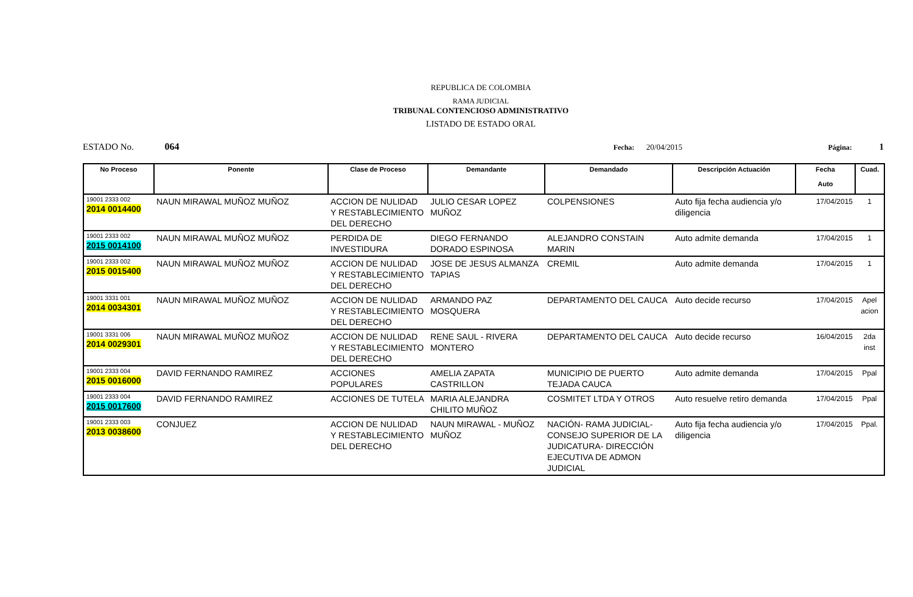REPUBLICA DE COLOMBIA
RAMA JUDICIAL
TRIBUNAL CONTENCIOSO ADMINISTRATIVO
LISTADO DE ESTADO ORAL
ESTADO No. 064 Fecha: 20/04/2015 Página: 1
| No Proceso | Ponente | Clase de Proceso | Demandante | Demandado | Descripción Actuación | Fecha Auto | Cuad. |
| --- | --- | --- | --- | --- | --- | --- | --- |
| 19001 2333 002 2014 0014400 | NAUN MIRAWAL MUÑOZ MUÑOZ | ACCION DE NULIDAD Y RESTABLECIMIENTO DEL DERECHO | JULIO CESAR LOPEZ MUÑOZ | COLPENSIONES | Auto fija fecha audiencia y/o diligencia | 17/04/2015 | 1 |
| 19001 2333 002 2015 0014100 | NAUN MIRAWAL MUÑOZ MUÑOZ | PERDIDA DE INVESTIDURA | DIEGO FERNANDO DORADO ESPINOSA | ALEJANDRO CONSTAIN MARIN | Auto admite demanda | 17/04/2015 | 1 |
| 19001 2333 002 2015 0015400 | NAUN MIRAWAL MUÑOZ MUÑOZ | ACCION DE NULIDAD Y RESTABLECIMIENTO DEL DERECHO | JOSE DE JESUS ALMANZA TAPIAS | CREMIL | Auto admite demanda | 17/04/2015 | 1 |
| 19001 3331 001 2014 0034301 | NAUN MIRAWAL MUÑOZ MUÑOZ | ACCION DE NULIDAD Y RESTABLECIMIENTO DEL DERECHO | ARMANDO PAZ MOSQUERA | DEPARTAMENTO DEL CAUCA | Auto decide recurso | 17/04/2015 | Apel acion |
| 19001 3331 006 2014 0029301 | NAUN MIRAWAL MUÑOZ MUÑOZ | ACCION DE NULIDAD Y RESTABLECIMIENTO DEL DERECHO | RENE SAUL - RIVERA MONTERO | DEPARTAMENTO DEL CAUCA | Auto decide recurso | 16/04/2015 | 2da inst |
| 19001 2333 004 2015 0016000 | DAVID FERNANDO RAMIREZ | ACCIONES POPULARES | AMELIA ZAPATA CASTRILLON | MUNICIPIO DE PUERTO TEJADA CAUCA | Auto admite demanda | 17/04/2015 | Ppal |
| 19001 2333 004 2015 0017600 | DAVID FERNANDO RAMIREZ | ACCIONES DE TUTELA | MARIA ALEJANDRA CHILITO MUÑOZ | COSMITET LTDA Y OTROS | Auto resuelve retiro demanda | 17/04/2015 | Ppal |
| 19001 2333 003 2013 0038600 | CONJUEZ | ACCION DE NULIDAD Y RESTABLECIMIENTO DEL DERECHO | NAUN MIRAWAL - MUÑOZ MUÑOZ | NACIÓN- RAMA JUDICIAL- CONSEJO SUPERIOR DE LA JUDICATURA- DIRECCIÓN EJECUTIVA DE ADMON JUDICIAL | Auto fija fecha audiencia y/o diligencia | 17/04/2015 | Ppal. |